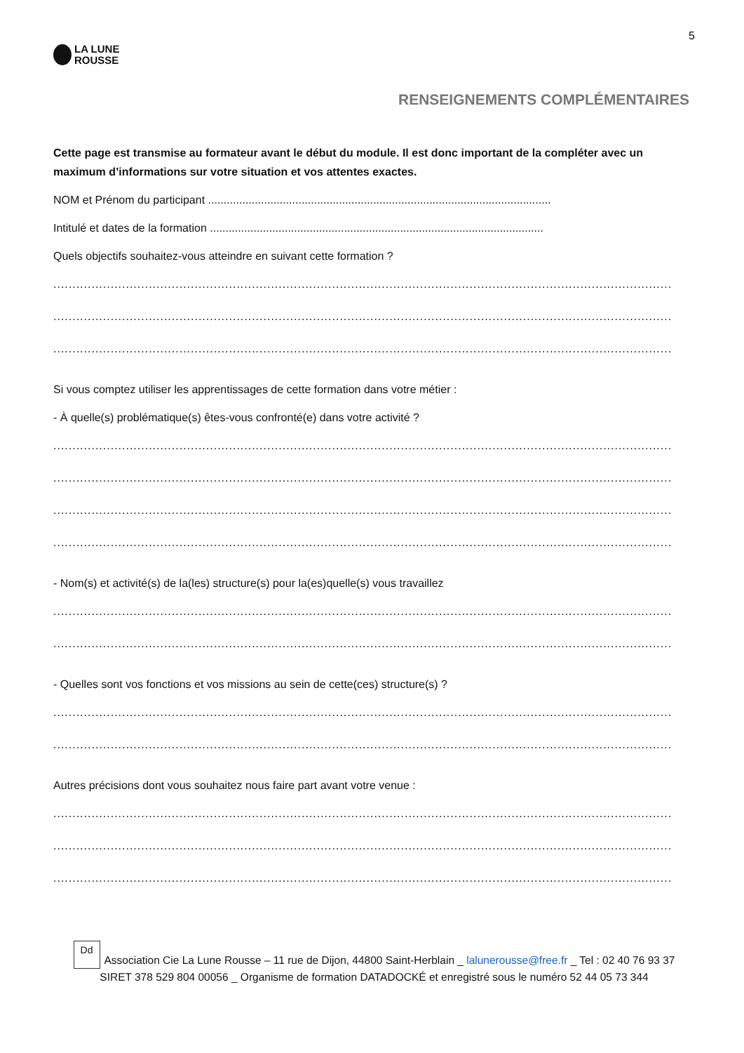5
LA LUNE
ROUSSE
RENSEIGNEMENTS COMPLÉMENTAIRES
Cette page est transmise au formateur avant le début du module. Il est donc important de la compléter avec un maximum d’informations sur votre situation et vos attentes exactes.
NOM et Prénom du participant ..............................................................................................................
Intitulé et dates de la formation ...........................................................................................................
Quels objectifs souhaitez-vous atteindre en suivant cette formation ?
..................................................................................................................................................................
..................................................................................................................................................................
..................................................................................................................................................................
Si vous comptez utiliser les apprentissages de cette formation dans votre métier :
- À quelle(s) problématique(s) êtes-vous confronté(e) dans votre activité ?
..................................................................................................................................................................
..................................................................................................................................................................
..................................................................................................................................................................
..................................................................................................................................................................
- Nom(s) et activité(s) de la(les) structure(s) pour la(es)quelle(s) vous travaillez
..................................................................................................................................................................
..................................................................................................................................................................
- Quelles sont vos fonctions et vos missions au sein de cette(ces) structure(s) ?
..................................................................................................................................................................
..................................................................................................................................................................
Autres précisions dont vous souhaitez nous faire part avant votre venue :
..................................................................................................................................................................
..................................................................................................................................................................
..................................................................................................................................................................
Dd Association Cie La Lune Rousse – 11 rue de Dijon, 44800 Saint-Herblain _ lalunerousse@free.fr _ Tel : 02 40 76 93 37
SIRET 378 529 804 00056 _ Organisme de formation DATADOCKÉ et enregistré sous le numéro 52 44 05 73 344